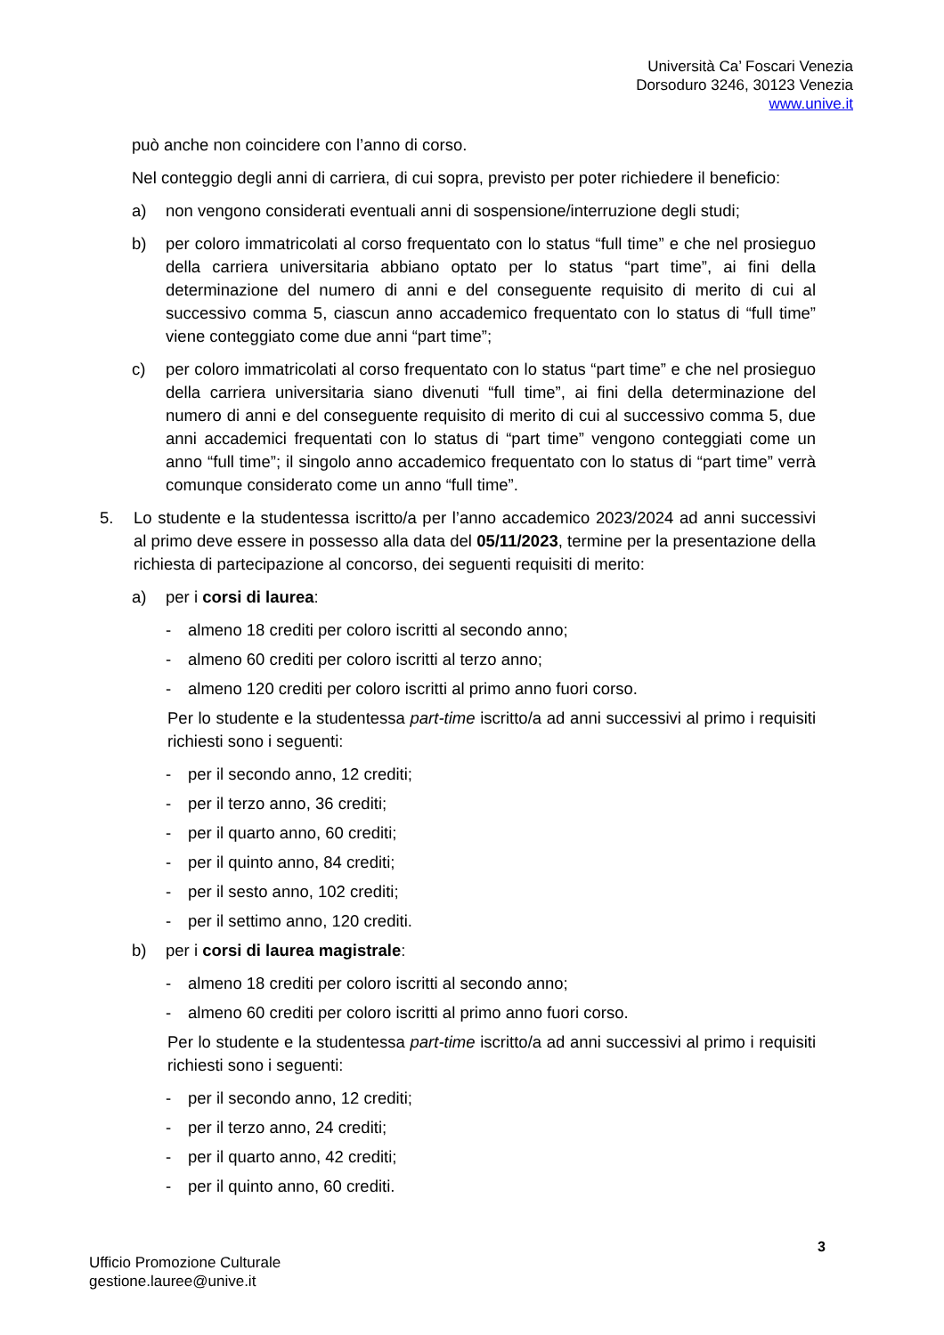Università Ca’ Foscari Venezia
Dorsoduro 3246, 30123 Venezia
www.unive.it
può anche non coincidere con l’anno di corso.
Nel conteggio degli anni di carriera, di cui sopra, previsto per poter richiedere il beneficio:
a) non vengono considerati eventuali anni di sospensione/interruzione degli studi;
b) per coloro immatricolati al corso frequentato con lo status “full time” e che nel prosieguo della carriera universitaria abbiano optato per lo status “part time”, ai fini della determinazione del numero di anni e del conseguente requisito di merito di cui al successivo comma 5, ciascun anno accademico frequentato con lo status di “full time” viene conteggiato come due anni “part time”;
c) per coloro immatricolati al corso frequentato con lo status “part time” e che nel prosieguo della carriera universitaria siano divenuti “full time”, ai fini della determinazione del numero di anni e del conseguente requisito di merito di cui al successivo comma 5, due anni accademici frequentati con lo status di “part time” vengono conteggiati come un anno “full time”; il singolo anno accademico frequentato con lo status di “part time” verrà comunque considerato come un anno “full time”.
5. Lo studente e la studentessa iscritto/a per l’anno accademico 2023/2024 ad anni successivi al primo deve essere in possesso alla data del 05/11/2023, termine per la presentazione della richiesta di partecipazione al concorso, dei seguenti requisiti di merito:
a) per i corsi di laurea:
- almeno 18 crediti per coloro iscritti al secondo anno;
- almeno 60 crediti per coloro iscritti al terzo anno;
- almeno 120 crediti per coloro iscritti al primo anno fuori corso.
Per lo studente e la studentessa part-time iscritto/a ad anni successivi al primo i requisiti richiesti sono i seguenti:
- per il secondo anno, 12 crediti;
- per il terzo anno, 36 crediti;
- per il quarto anno, 60 crediti;
- per il quinto anno, 84 crediti;
- per il sesto anno, 102 crediti;
- per il settimo anno, 120 crediti.
b) per i corsi di laurea magistrale:
- almeno 18 crediti per coloro iscritti al secondo anno;
- almeno 60 crediti per coloro iscritti al primo anno fuori corso.
Per lo studente e la studentessa part-time iscritto/a ad anni successivi al primo i requisiti richiesti sono i seguenti:
- per il secondo anno, 12 crediti;
- per il terzo anno, 24 crediti;
- per il quarto anno, 42 crediti;
- per il quinto anno, 60 crediti.
3
Ufficio Promozione Culturale
gestione.lauree@unive.it